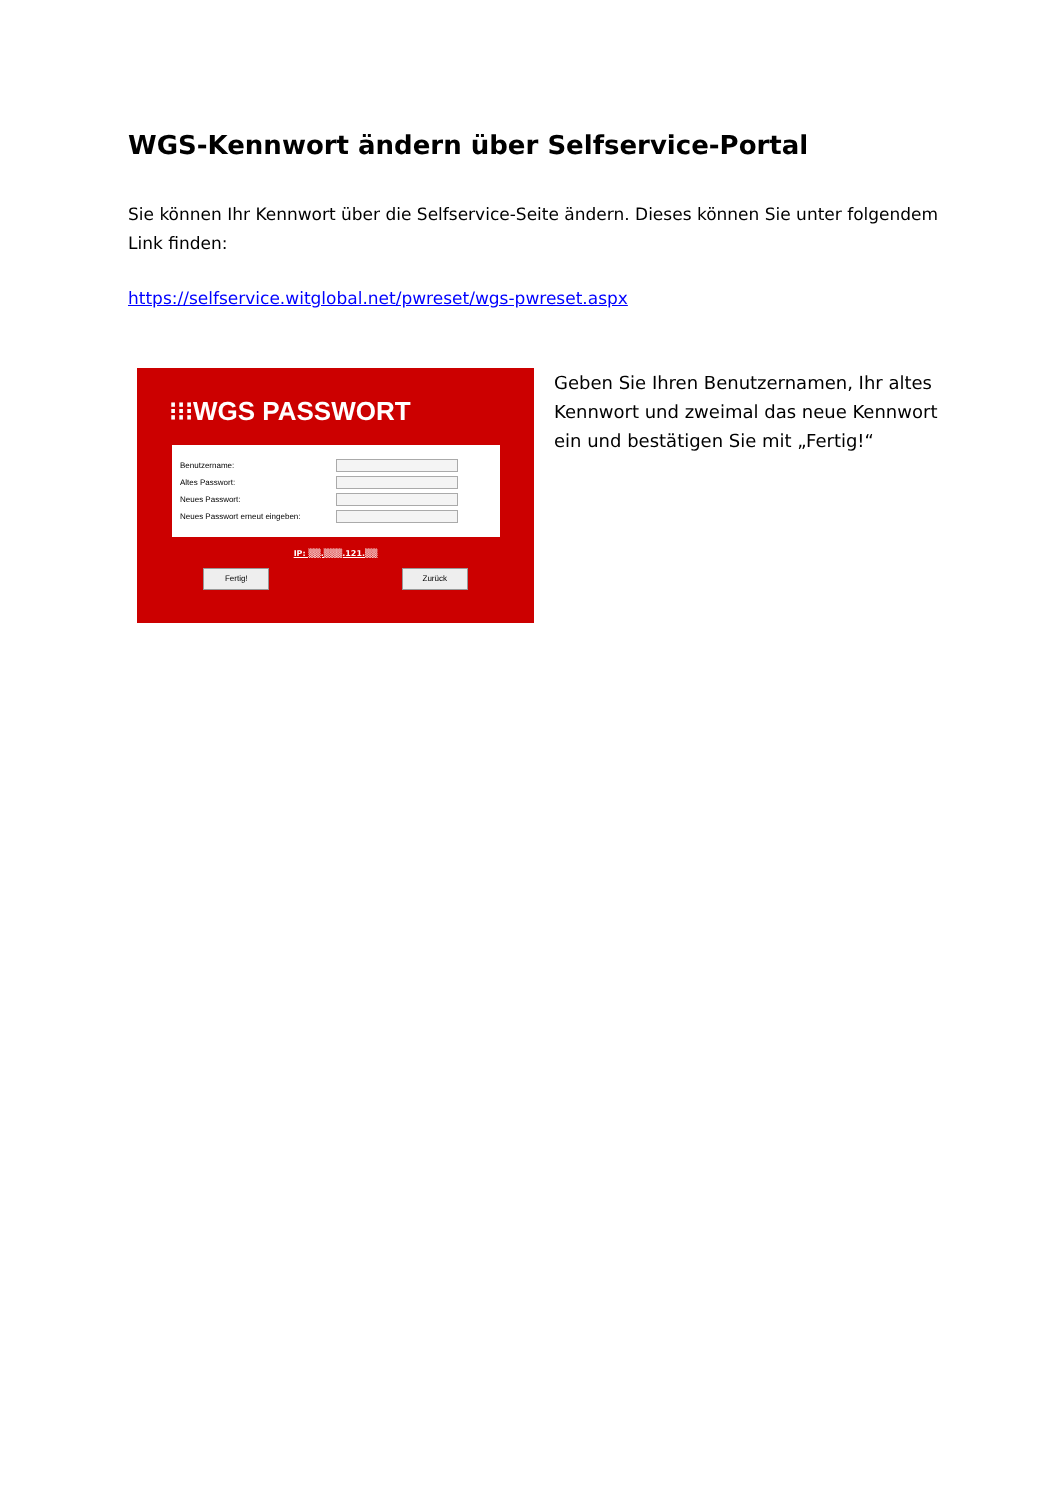WGS-Kennwort ändern über Selfservice-Portal
Sie können Ihr Kennwort über die Selfservice-Seite ändern. Dieses können Sie unter folgendem Link finden:
https://selfservice.witglobal.net/pwreset/wgs-pwreset.aspx
⁝⁝⁝WGS PASSWORT
Benutzername:
Altes Passwort:
Neues Passwort:
Neues Passwort erneut eingeben:
IP: ▒▒.▒▒▒.121.▒▒
Fertig! Zurück
Geben Sie Ihren Benutzernamen, Ihr altes Kennwort und zweimal das neue Kennwort ein und bestätigen Sie mit „Fertig!“